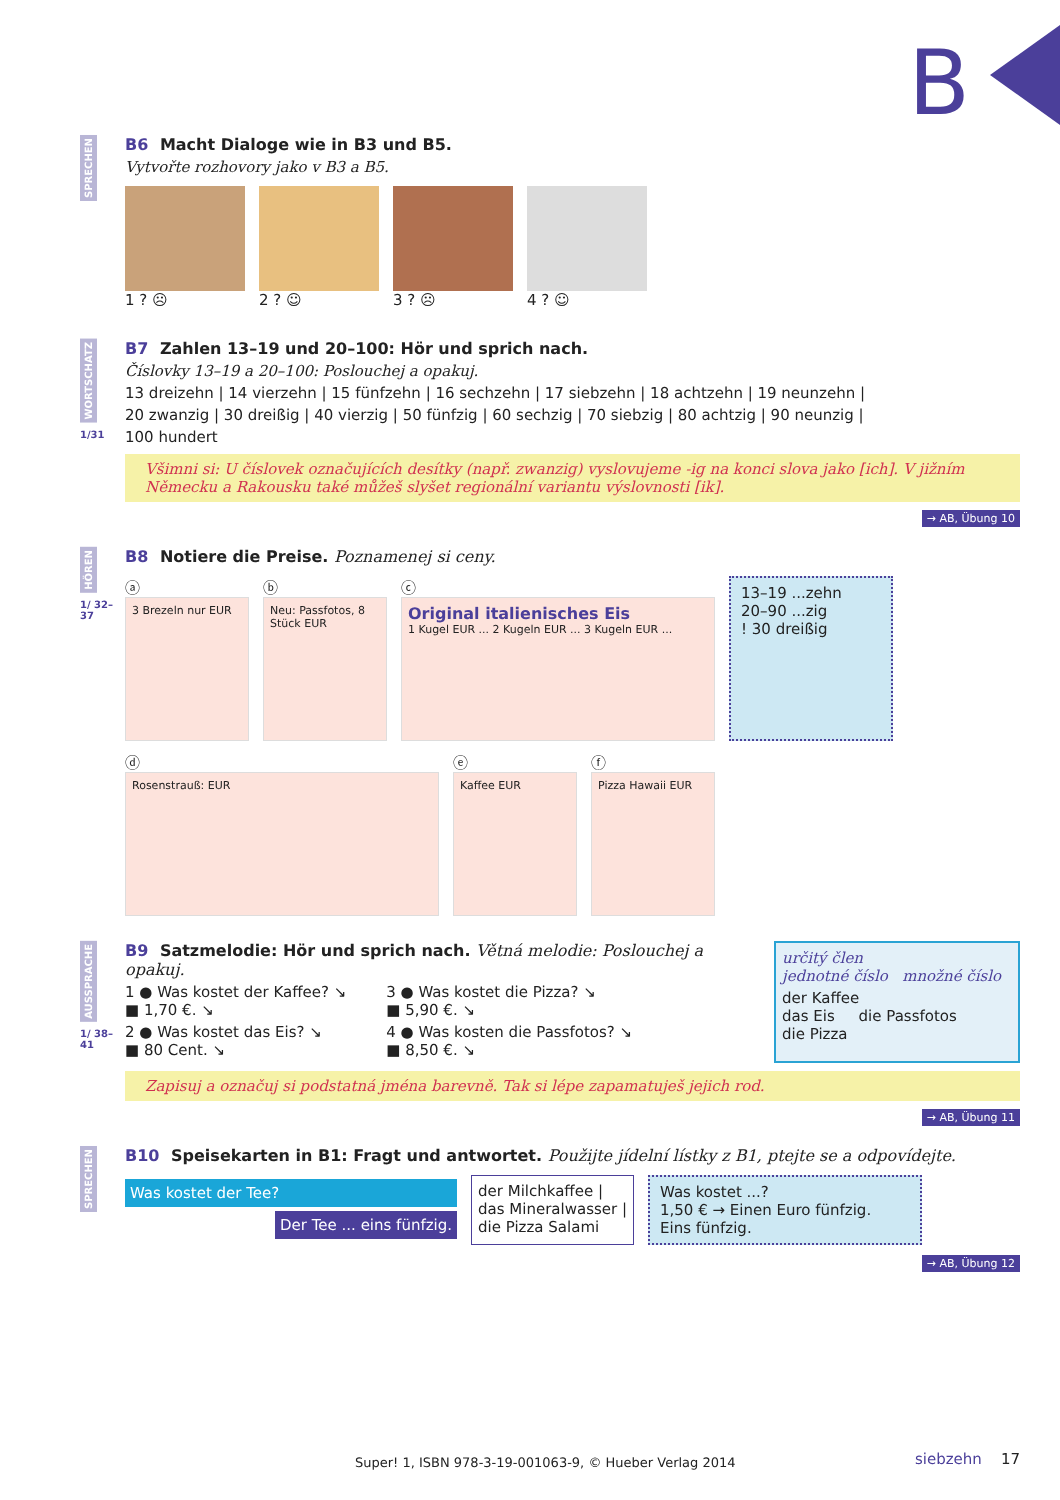B
SPRECHEN
B6 Macht Dialoge wie in B3 und B5.
Vytvořte rozhovory jako v B3 a B5.
1 ? ☹ 2 ? ☺ 3 ? ☹ 4 ? ☺
WORTSCHATZ
1/31
B7 Zahlen 13–19 und 20–100: Hör und sprich nach.
Číslovky 13–19 a 20–100: Poslouchej a opakuj.
13 dreizehn | 14 vierzehn | 15 fünfzehn | 16 sechzehn | 17 siebzehn | 18 achtzehn | 19 neunzehn |
20 zwanzig | 30 dreißig | 40 vierzig | 50 fünfzig | 60 sechzig | 70 siebzig | 80 achtzig | 90 neunzig |
100 hundert
Všimni si: U číslovek označujících desítky (např. zwanzig) vyslovujeme -ig na konci slova jako [ich]. V jižním Německu a Rakousku také můžeš slyšet regionální variantu výslovnosti [ik].
→ AB, Übung 10
HÖREN
1/ 32–37
B8 Notiere die Preise. Poznamenej si ceny.
ⓐ
3 Brezeln nur EUR
ⓑ
Neu: Passfotos, 8 Stück EUR
ⓒ
Original italienisches Eis
1 Kugel EUR ... 2 Kugeln EUR ... 3 Kugeln EUR ...
13–19 ...zehn
20–90 ...zig
! 30 dreißig
ⓓ
Rosenstrauß: EUR
ⓔ
Kaffee EUR
ⓕ
Pizza Hawaii EUR
AUSSPRACHE
1/ 38–41
B9 Satzmelodie: Hör und sprich nach. Větná melodie: Poslouchej a opakuj.
1 ● Was kostet der Kaffee? ↘
■ 1,70 €. ↘
2 ● Was kostet das Eis? ↘
■ 80 Cent. ↘
3 ● Was kostet die Pizza? ↘
■ 5,90 €. ↘
4 ● Was kosten die Passfotos? ↘
■ 8,50 €. ↘
určitý člen
jednotné číslo množné číslo
der Kaffee
das Eis die Passfotos
die Pizza
Zapisuj a označuj si podstatná jména barevně. Tak si lépe zapamatuješ jejich rod.
→ AB, Übung 11
SPRECHEN
B10 Speisekarten in B1: Fragt und antwortet. Použijte jídelní lístky z B1, ptejte se a odpovídejte.
Was kostet der Tee?
Der Tee ... eins fünfzig.
der Milchkaffee |
das Mineralwasser |
die Pizza Salami
Was kostet ...?
1,50 € → Einen Euro fünfzig.
Eins fünfzig.
→ AB, Übung 12
Super! 1, ISBN 978-3-19-001063-9, © Hueber Verlag 2014
siebzehn 17